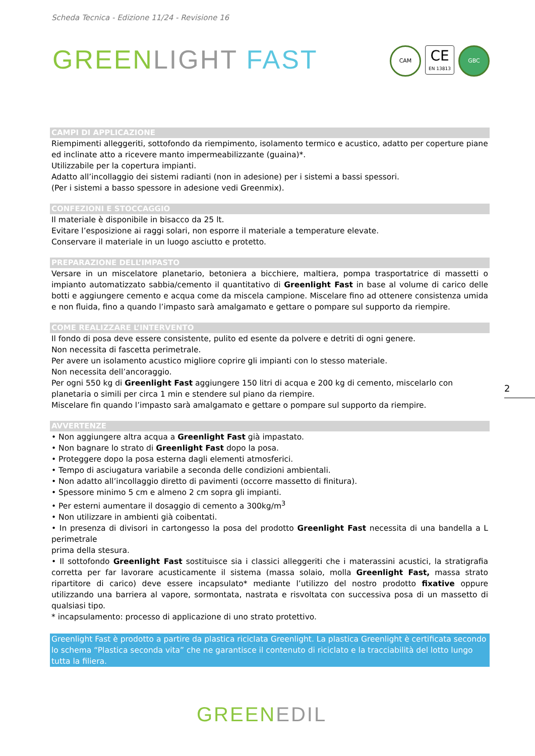Scheda Tecnica - Edizione 11/24 - Revisione 16
GREEN LIGHT FAST
CAM
CE
EN 13813
GBC
CAMPI DI APPLICAZIONE
Riempimenti alleggeriti, sottofondo da riempimento, isolamento termico e acustico, adatto per coperture piane ed inclinate atto a ricevere manto impermeabilizzante (guaina)*.
Utilizzabile per la copertura impianti.
Adatto all’incollaggio dei sistemi radianti (non in adesione) per i sistemi a bassi spessori.
(Per i sistemi a basso spessore in adesione vedi Greenmix).
CONFEZIONI E STOCCAGGIO
Il materiale è disponibile in bisacco da 25 lt.
Evitare l’esposizione ai raggi solari, non esporre il materiale a temperature elevate.
Conservare il materiale in un luogo asciutto e protetto.
PREPARAZIONE DELL’IMPASTO
Versare in un miscelatore planetario, betoniera a bicchiere, maltiera, pompa trasportatrice di massetti o impianto automatizzato sabbia/cemento il quantitativo di Greenlight Fast in base al volume di carico delle botti e aggiungere cemento e acqua come da miscela campione. Miscelare fino ad ottenere consistenza umida e non fluida, fino a quando l’impasto sarà amalgamato e gettare o pompare sul supporto da riempire.
COME REALIZZARE L’INTERVENTO
Il fondo di posa deve essere consistente, pulito ed esente da polvere e detriti di ogni genere.
Non necessita di fascetta perimetrale.
Per avere un isolamento acustico migliore coprire gli impianti con lo stesso materiale.
Non necessita dell’ancoraggio.
Per ogni 550 kg di Greenlight Fast aggiungere 150 litri di acqua e 200 kg di cemento, miscelarlo con planetaria o simili per circa 1 min e stendere sul piano da riempire.
Miscelare fin quando l’impasto sarà amalgamato e gettare o pompare sul supporto da riempire.
AVVERTENZE
• Non aggiungere altra acqua a Greenlight Fast già impastato.
• Non bagnare lo strato di Greenlight Fast dopo la posa.
• Proteggere dopo la posa esterna dagli elementi atmosferici.
• Tempo di asciugatura variabile a seconda delle condizioni ambientali.
• Non adatto all’incollaggio diretto di pavimenti (occorre massetto di finitura).
• Spessore minimo 5 cm e almeno 2 cm sopra gli impianti.
• Per esterni aumentare il dosaggio di cemento a 300kg/m<sup>3</sup>
• Non utilizzare in ambienti già coibentati.
• In presenza di divisori in cartongesso la posa del prodotto Greenlight Fast necessita di una bandella a L perimetrale
prima della stesura.
• Il sottofondo Greenlight Fast sostituisce sia i classici alleggeriti che i materassini acustici, la stratigrafia corretta per far lavorare acusticamente il sistema (massa solaio, molla Greenlight Fast, massa strato ripartitore di carico) deve essere incapsulato* mediante l’utilizzo del nostro prodotto fixative oppure utilizzando una barriera al vapore, sormontata, nastrata e risvoltata con successiva posa di un massetto di qualsiasi tipo.
* incapsulamento: processo di applicazione di uno strato protettivo.
Greenlight Fast è prodotto a partire da plastica riciclata Greenlight. La plastica Greenlight è certificata secondo lo schema “Plastica seconda vita” che ne garantisce il contenuto di riciclato e la tracciabilità del lotto lungo tutta la filiera.
2
GREEN EDIL